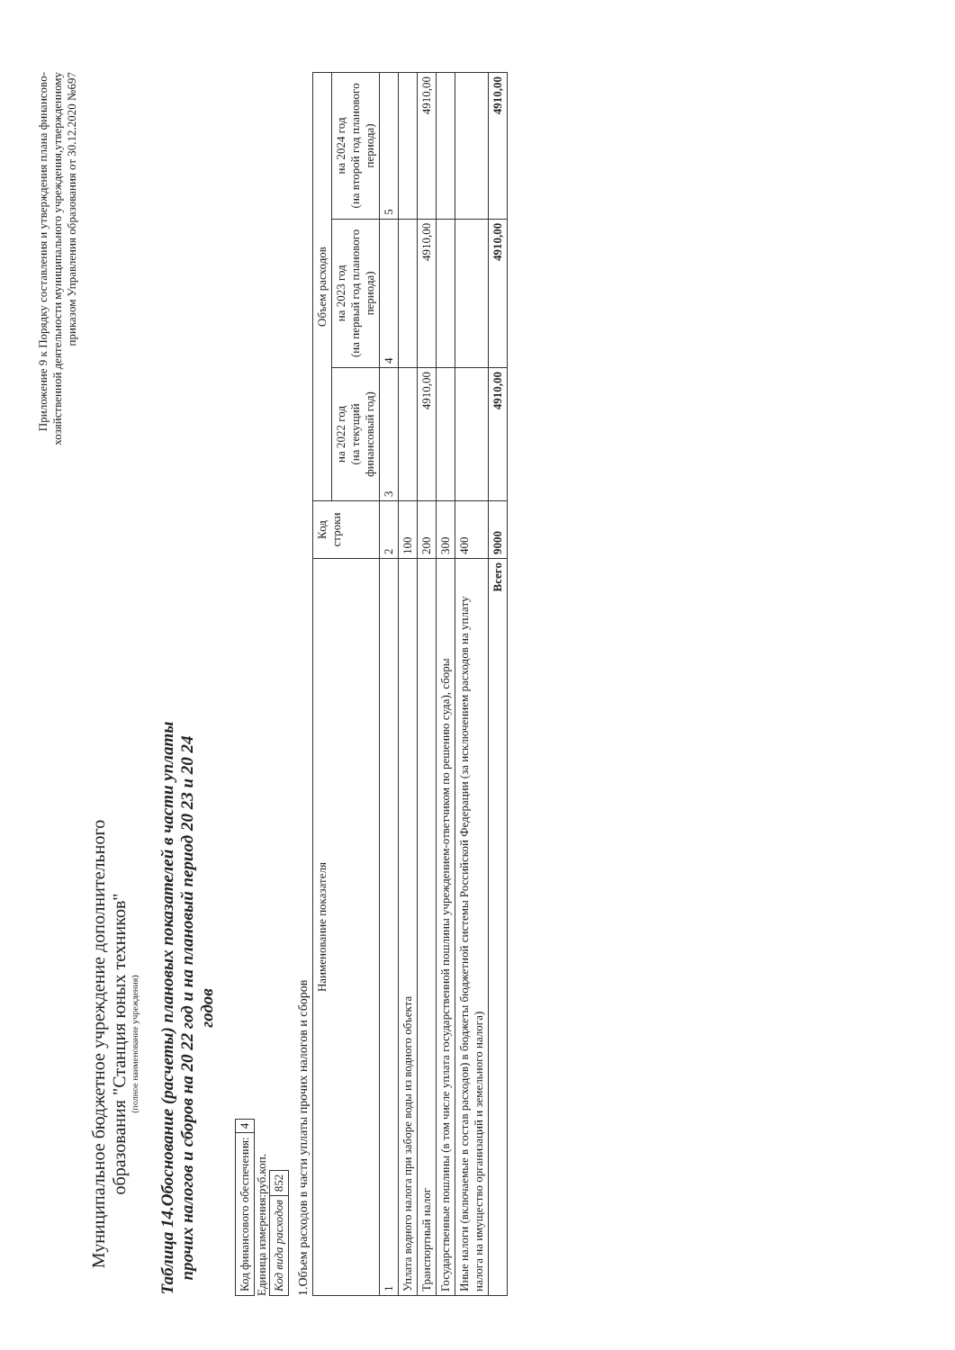Приложение 9 к Порядку составления и утверждения плана финансово-хозяйственной деятельности муниципального учреждения,утвержденному приказом Управления образования от 30.12.2020 №697
Муниципальное бюджетное учреждение дополнительного образования "Станция юных техников"
(полное наименование учреждения)
Таблица 14.Обоснование (расчеты) плановых показателей в части уплаты прочих налогов и сборов на 20 22 год и на плановый период 20 23 и 20 24 годов
| Код финансового обеспечения: | 4 |
Единица измерения:руб.коп.
| Код вида расходов | 852 |
1.Объем расходов в части уплаты прочих налогов и сборов
| Наименование показателя | Код строки | Объем расходов | | |
| --- | --- | --- | --- | --- |
| | | на 2022 год (на текущий финансовый год) | на 2023 год (на первый год планового периода) | на 2024 год (на второй год планового периода) |
| 1 | 2 | 3 | 4 | 5 |
| Уплата водного налога при заборе воды из водного объекта | 100 | | | |
| Транспортный налог | 200 | 4910,00 | 4910,00 | 4910,00 |
| Государственные пошлины (в том числе уплата государственной пошлины учреждением-ответчиком по решению суда), сборы | 300 | | | |
| Иные налоги (включаемые в состав расходов) в бюджеты бюджетной системы Российской Федерации (за исключением расходов на уплату налога на имущество организаций и земельного налога) | 400 | | | |
| Всего | 9000 | 4910,00 | 4910,00 | 4910,00 |